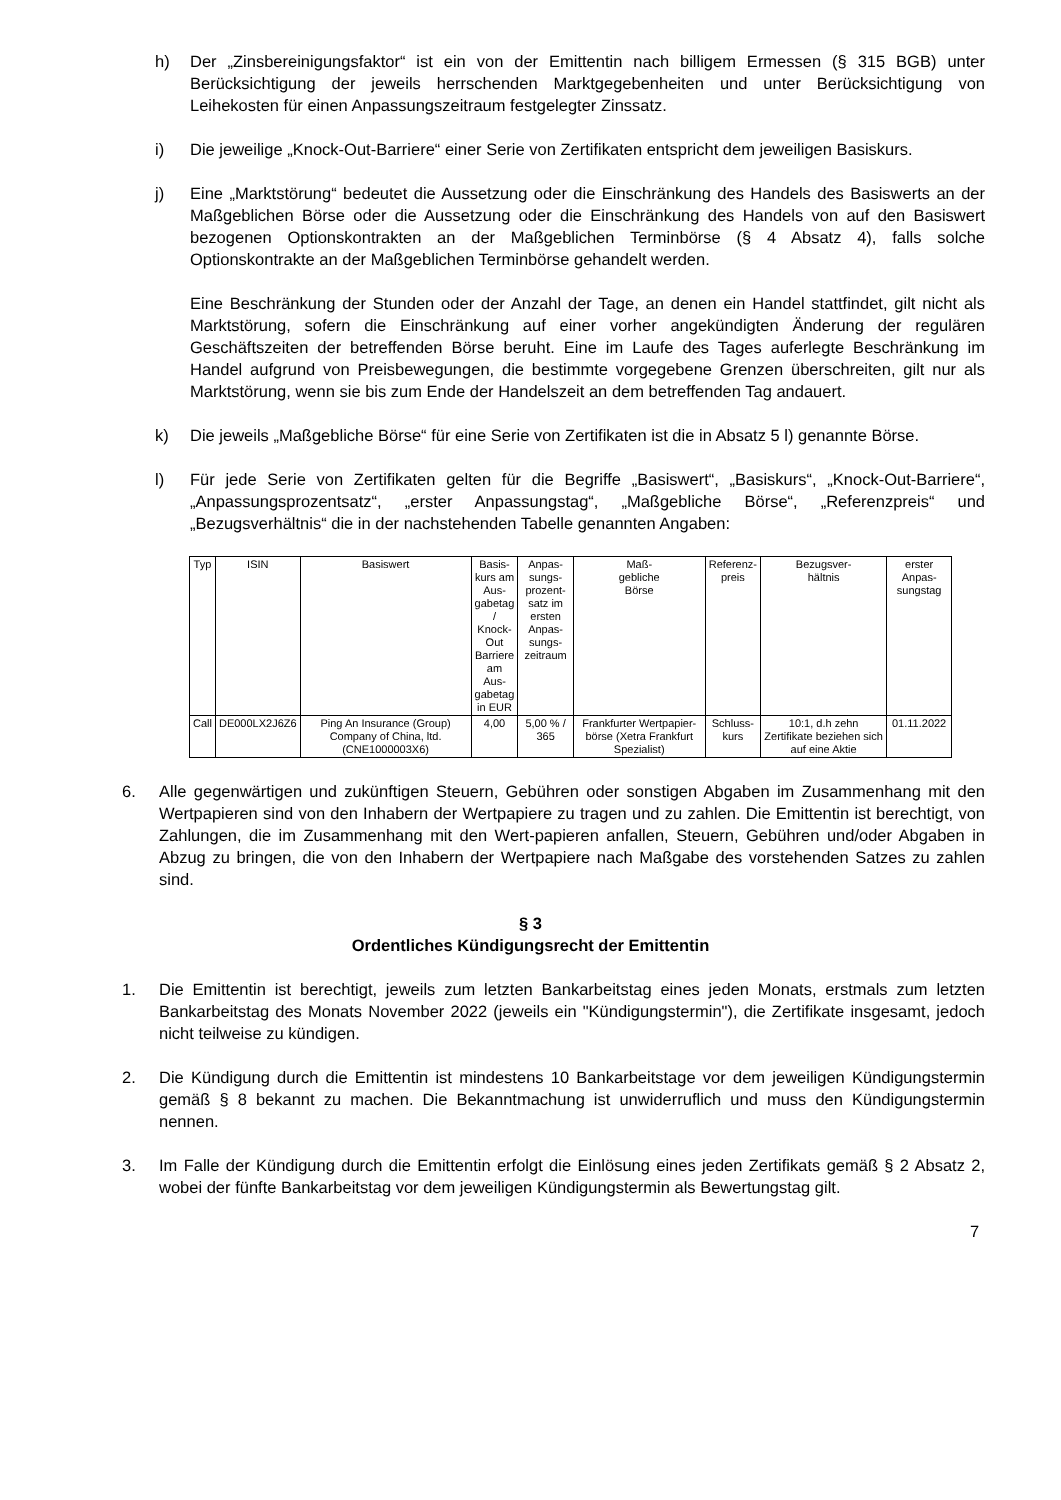h) Der „Zinsbereinigungsfaktor“ ist ein von der Emittentin nach billigem Ermessen (§ 315 BGB) unter Berücksichtigung der jeweils herrschenden Marktgegebenheiten und unter Berücksichtigung von Leihekosten für einen Anpassungszeitraum festgelegter Zinssatz.
i) Die jeweilige „Knock-Out-Barriere“ einer Serie von Zertifikaten entspricht dem jeweiligen Basiskurs.
j) Eine „Marktstörung“ bedeutet die Aussetzung oder die Einschränkung des Handels des Basiswerts an der Maßgeblichen Börse oder die Aussetzung oder die Einschränkung des Handels von auf den Basiswert bezogenen Optionskontrakten an der Maßgeblichen Terminbörse (§ 4 Absatz 4), falls solche Optionskontrakte an der Maßgeblichen Terminbörse gehandelt werden.
Eine Beschränkung der Stunden oder der Anzahl der Tage, an denen ein Handel stattfindet, gilt nicht als Marktstörung, sofern die Einschränkung auf einer vorher angekündigten Änderung der regulären Geschäftszeiten der betreffenden Börse beruht. Eine im Laufe des Tages auferlegte Beschränkung im Handel aufgrund von Preisbewegungen, die bestimmte vorgegebene Grenzen überschreiten, gilt nur als Marktstörung, wenn sie bis zum Ende der Handelszeit an dem betreffenden Tag andauert.
k) Die jeweils „Maßgebliche Börse“ für eine Serie von Zertifikaten ist die in Absatz 5 l) genannte Börse.
l) Für jede Serie von Zertifikaten gelten für die Begriffe „Basiswert“, „Basiskurs“, „Knock-Out-Barriere“, „Anpassungsprozentsatz“, „erster Anpassungstag“, „Maßgebliche Börse“, „Referenzpreis“ und „Bezugsverhältnis“ die in der nachstehenden Tabelle genannten Angaben:
| Typ | ISIN | Basiswert | Basis- kurs am Aus- gabetag / Knock- Out Barriere am Aus- gabetag in EUR | Anpas- sungs- prozent- satz im ersten Anpas- sungs- zeitraum | Maß- gebliche Börse | Referenz- preis | Bezugsver- hältnis | erster Anpas- sungstag |
| --- | --- | --- | --- | --- | --- | --- | --- | --- |
| Call | DE000LX2J6Z6 | Ping An Insurance (Group) Company of China, ltd. (CNE1000003X6) | 4,00 | 5,00 % / 365 | Frankfurter Wertpapier-börse (Xetra Frankfurt Spezialist) | Schluss- kurs | 10:1, d.h zehn Zertifikate beziehen sich auf eine Aktie | 01.11.2022 |
6. Alle gegenwärtigen und zukünftigen Steuern, Gebühren oder sonstigen Abgaben im Zusammenhang mit den Wertpapieren sind von den Inhabern der Wertpapiere zu tragen und zu zahlen. Die Emittentin ist berechtigt, von Zahlungen, die im Zusammenhang mit den Wert-papieren anfallen, Steuern, Gebühren und/oder Abgaben in Abzug zu bringen, die von den Inhabern der Wertpapiere nach Maßgabe des vorstehenden Satzes zu zahlen sind.
§ 3
Ordentliches Kündigungsrecht der Emittentin
1. Die Emittentin ist berechtigt, jeweils zum letzten Bankarbeitstag eines jeden Monats, erstmals zum letzten Bankarbeitstag des Monats November 2022 (jeweils ein "Kündigungstermin"), die Zertifikate insgesamt, jedoch nicht teilweise zu kündigen.
2. Die Kündigung durch die Emittentin ist mindestens 10 Bankarbeitstage vor dem jeweiligen Kündigungstermin gemäß § 8 bekannt zu machen. Die Bekanntmachung ist unwiderruflich und muss den Kündigungstermin nennen.
3. Im Falle der Kündigung durch die Emittentin erfolgt die Einlösung eines jeden Zertifikats gemäß § 2 Absatz 2, wobei der fünfte Bankarbeitstag vor dem jeweiligen Kündigungstermin als Bewertungstag gilt.
7